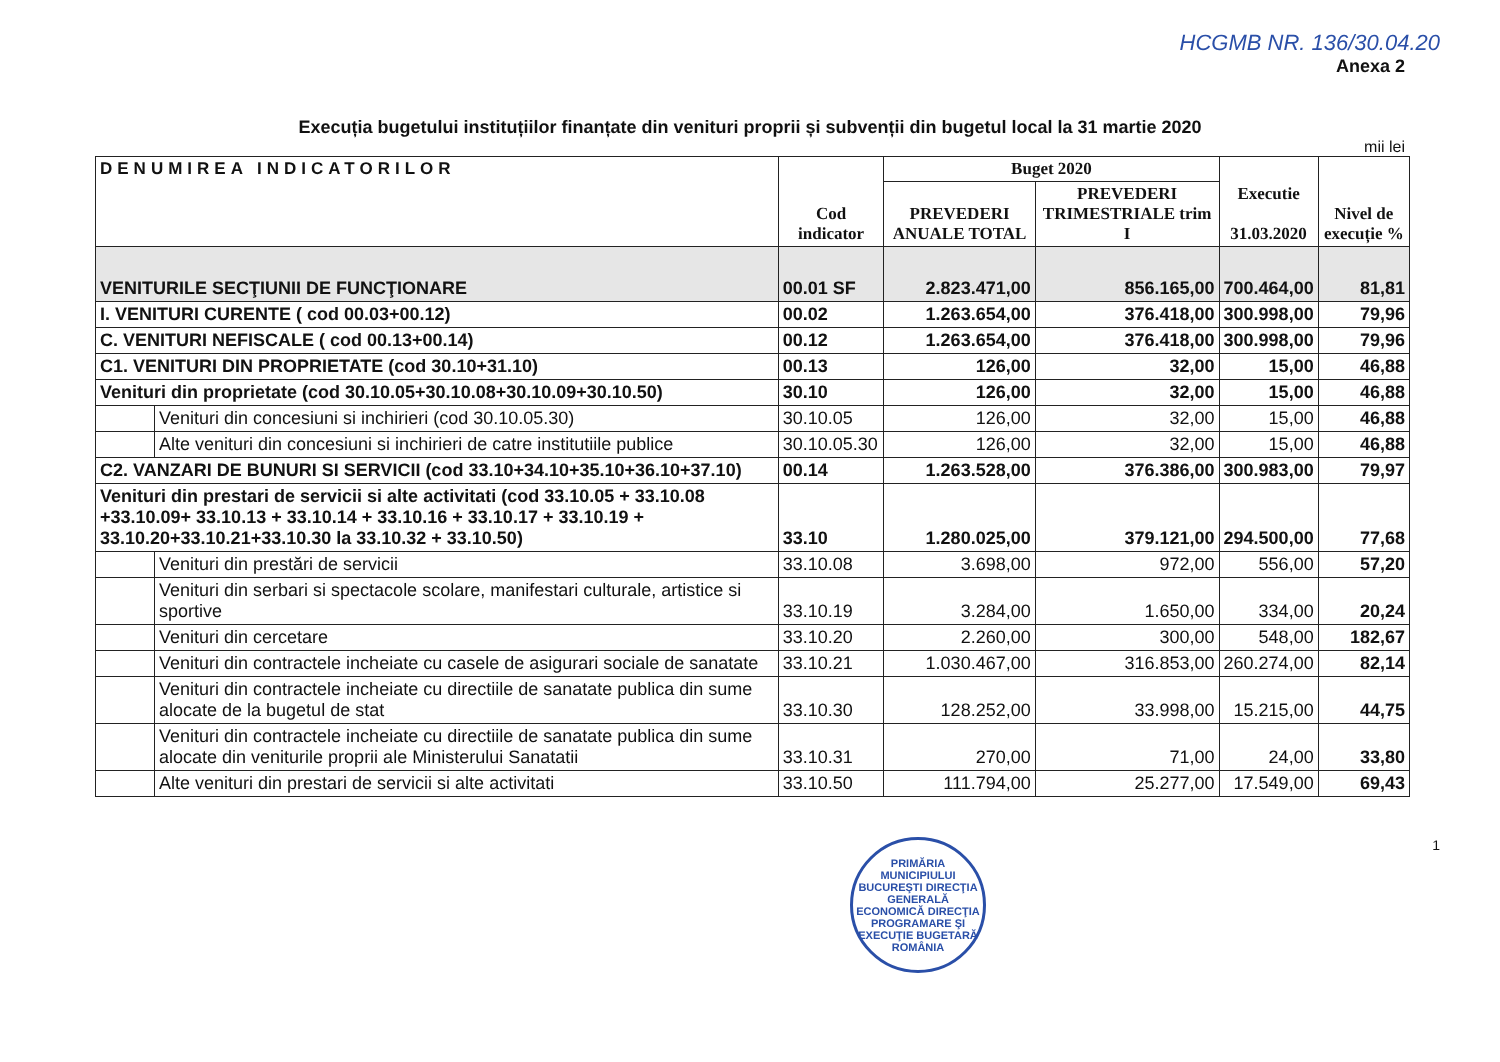HCGMB NR. 136/30.04.20
Anexa 2
Execuția bugetului instituțiilor finanțate din venituri proprii și subvenții din bugetul local la 31 martie 2020
mii lei
| DENUMIREA INDICATORILOR | | Cod indicator | Buget 2020 | | Executie 31.03.2020 | Nivel de execuție % |
| --- | --- | --- | --- | --- | --- | --- |
| | | | PREVEDERI ANUALE TOTAL | PREVEDERI TRIMESTRIALE trim I | | |
| VENITURILE SECŢIUNII DE FUNCŢIONARE | | 00.01 SF | 2.823.471,00 | 856.165,00 | 700.464,00 | 81,81 |
| I. VENITURI CURENTE ( cod 00.03+00.12) | | 00.02 | 1.263.654,00 | 376.418,00 | 300.998,00 | 79,96 |
| C. VENITURI NEFISCALE ( cod 00.13+00.14) | | 00.12 | 1.263.654,00 | 376.418,00 | 300.998,00 | 79,96 |
| C1. VENITURI DIN PROPRIETATE (cod 30.10+31.10) | | 00.13 | 126,00 | 32,00 | 15,00 | 46,88 |
| Venituri din proprietate (cod 30.10.05+30.10.08+30.10.09+30.10.50) | | 30.10 | 126,00 | 32,00 | 15,00 | 46,88 |
| | Venituri din concesiuni si inchirieri (cod 30.10.05.30) | 30.10.05 | 126,00 | 32,00 | 15,00 | 46,88 |
| | Alte venituri din concesiuni si inchirieri de catre institutiile publice | 30.10.05.30 | 126,00 | 32,00 | 15,00 | 46,88 |
| C2. VANZARI DE BUNURI SI SERVICII (cod 33.10+34.10+35.10+36.10+37.10) | | 00.14 | 1.263.528,00 | 376.386,00 | 300.983,00 | 79,97 |
| Venituri din prestari de servicii si alte activitati (cod 33.10.05 + 33.10.08 +33.10.09+ 33.10.13 + 33.10.14 + 33.10.16 + 33.10.17 + 33.10.19 + 33.10.20+33.10.21+33.10.30 la 33.10.32 + 33.10.50) | | 33.10 | 1.280.025,00 | 379.121,00 | 294.500,00 | 77,68 |
| | Venituri din prestări de servicii | 33.10.08 | 3.698,00 | 972,00 | 556,00 | 57,20 |
| | Venituri din serbari si spectacole scolare, manifestari culturale, artistice si sportive | 33.10.19 | 3.284,00 | 1.650,00 | 334,00 | 20,24 |
| | Venituri din cercetare | 33.10.20 | 2.260,00 | 300,00 | 548,00 | 182,67 |
| | Venituri din contractele incheiate cu casele de asigurari sociale de sanatate | 33.10.21 | 1.030.467,00 | 316.853,00 | 260.274,00 | 82,14 |
| | Venituri din contractele incheiate cu directiile de sanatate publica din sume alocate de la bugetul de stat | 33.10.30 | 128.252,00 | 33.998,00 | 15.215,00 | 44,75 |
| | Venituri din contractele incheiate cu directiile de sanatate publica din sume alocate din veniturile proprii ale Ministerului Sanatatii | 33.10.31 | 270,00 | 71,00 | 24,00 | 33,80 |
| | Alte venituri din prestari de servicii si alte activitati | 33.10.50 | 111.794,00 | 25.277,00 | 17.549,00 | 69,43 |
PRIMĂRIA MUNICIPIULUI BUCUREŞTI DIRECŢIA GENERALĂ ECONOMICĂ DIRECŢIA PROGRAMARE ŞI EXECUŢIE BUGETARĂ ROMÂNIA
1